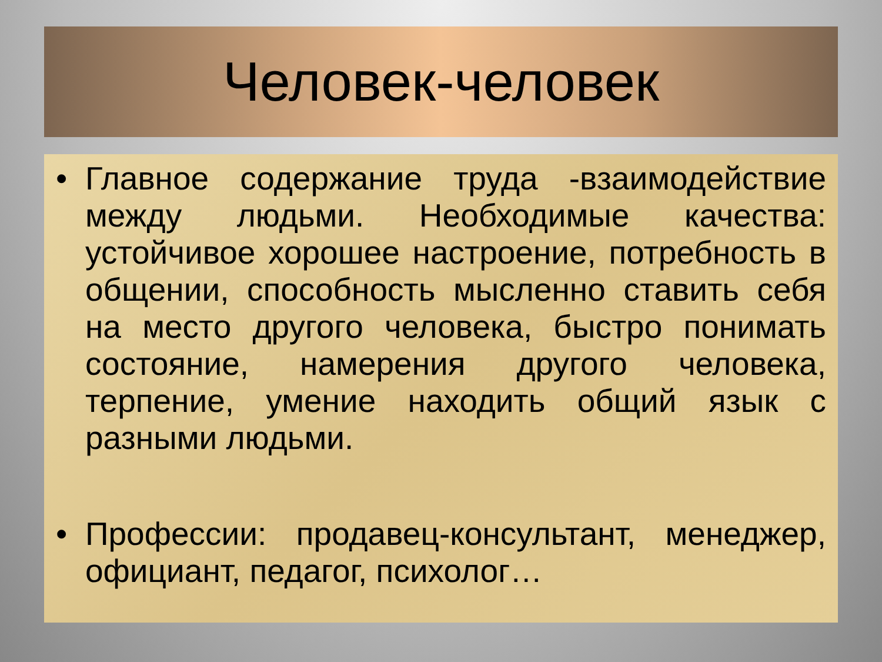Человек-человек
• Главное содержание труда -взаимодействие между людьми. Необходимые качества: устойчивое хорошее настроение, потребность в общении, способность мысленно ставить себя на место другого человека, быстро понимать состояние, намерения другого человека, терпение, умение находить общий язык с разными людьми.
• Профессии: продавец-консультант, менеджер, официант, педагог, психолог…